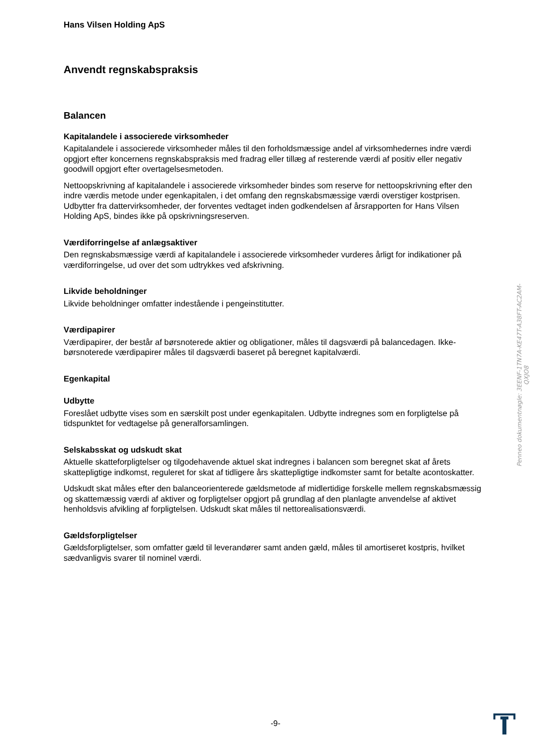Hans Vilsen Holding ApS
Anvendt regnskabspraksis
Balancen
Kapitalandele i associerede virksomheder
Kapitalandele i associerede virksomheder måles til den forholdsmæssige andel af virksomhedernes indre værdi opgjort efter koncernens regnskabspraksis med fradrag eller tillæg af resterende værdi af positiv eller negativ goodwill opgjort efter overtagelsesmetoden.
Nettoopskrivning af kapitalandele i associerede virksomheder bindes som reserve for nettoopskrivning efter den indre værdis metode under egenkapitalen, i det omfang den regnskabsmæssige værdi overstiger kostprisen. Udbytter fra dattervirksomheder, der forventes vedtaget inden godkendelsen af årsrapporten for Hans Vilsen Holding ApS, bindes ikke på opskrivningsreserven.
Værdiforringelse af anlægsaktiver
Den regnskabsmæssige værdi af kapitalandele i associerede virksomheder vurderes årligt for indikationer på værdiforringelse, ud over det som udtrykkes ved afskrivning.
Likvide beholdninger
Likvide beholdninger omfatter indestående i pengeinstitutter.
Værdipapirer
Værdipapirer, der består af børsnoterede aktier og obligationer, måles til dagsværdi på balancedagen. Ikke-børsnoterede værdipapirer måles til dagsværdi baseret på beregnet kapitalværdi.
Egenkapital
Udbytte
Foreslået udbytte vises som en særskilt post under egenkapitalen. Udbytte indregnes som en forpligtelse på tidspunktet for vedtagelse på generalforsamlingen.
Selskabsskat og udskudt skat
Aktuelle skatteforpligtelser og tilgodehavende aktuel skat indregnes i balancen som beregnet skat af årets skattepligtige indkomst, reguleret for skat af tidligere års skattepligtige indkomster samt for betalte acontoskatter.
Udskudt skat måles efter den balanceorienterede gældsmetode af midlertidige forskelle mellem regnskabsmæssig og skattemæssig værdi af aktiver og forpligtelser opgjort på grundlag af den planlagte anvendelse af aktivet henholdsvis afvikling af forpligtelsen. Udskudt skat måles til nettorealisationsværdi.
Gældsforpligtelser
Gældsforpligtelser, som omfatter gæld til leverandører samt anden gæld, måles til amortiseret kostpris, hvilket sædvanligvis svarer til nominel værdi.
Penneo dokumentnøgle: 3EENF-1TN7A-KE47T-A38FT-AC2AM-QXJO8
-9-